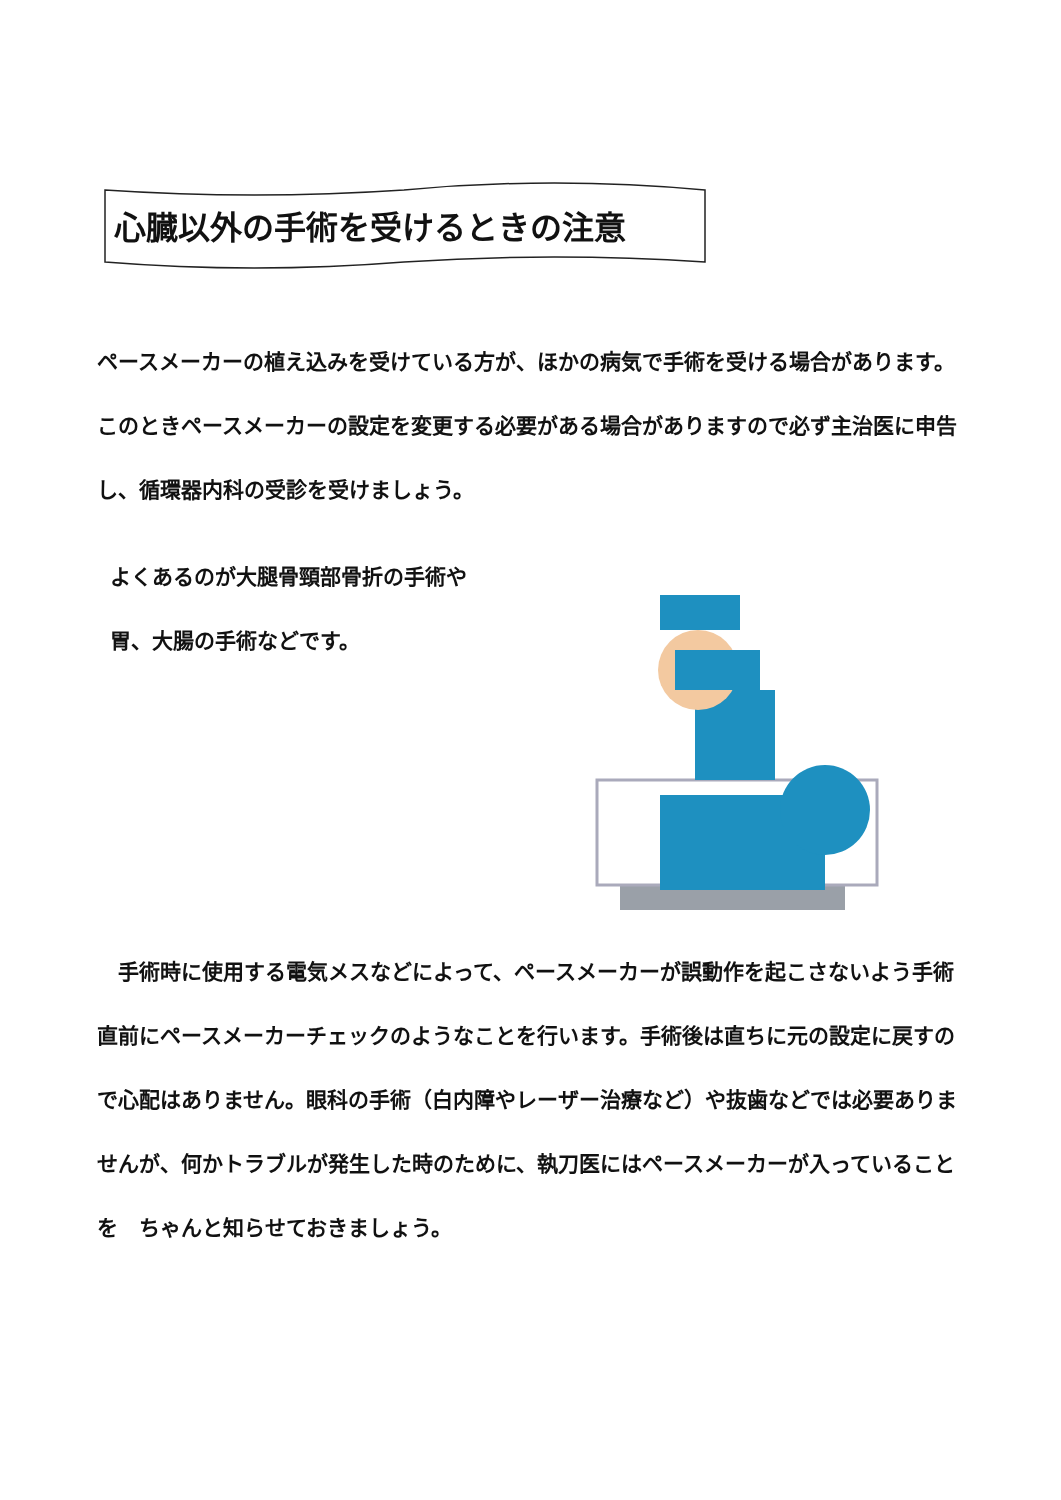心臓以外の手術を受けるときの注意
ペースメーカーの植え込みを受けている方が、ほかの病気で手術を受ける場合があります。このときペースメーカーの設定を変更する必要がある場合がありますので必ず主治医に申告し、循環器内科の受診を受けましょう。
よくあるのが大腿骨頸部骨折の手術や
胃、大腸の手術などです。
　手術時に使用する電気メスなどによって、ペースメーカーが誤動作を起こさないよう手術直前にペースメーカーチェックのようなことを行います。手術後は直ちに元の設定に戻すので心配はありません。眼科の手術（白内障やレーザー治療など）や抜歯などでは必要ありませんが、何かトラブルが発生した時のために、執刀医にはペースメーカーが入っていることを　ちゃんと知らせておきましょう。